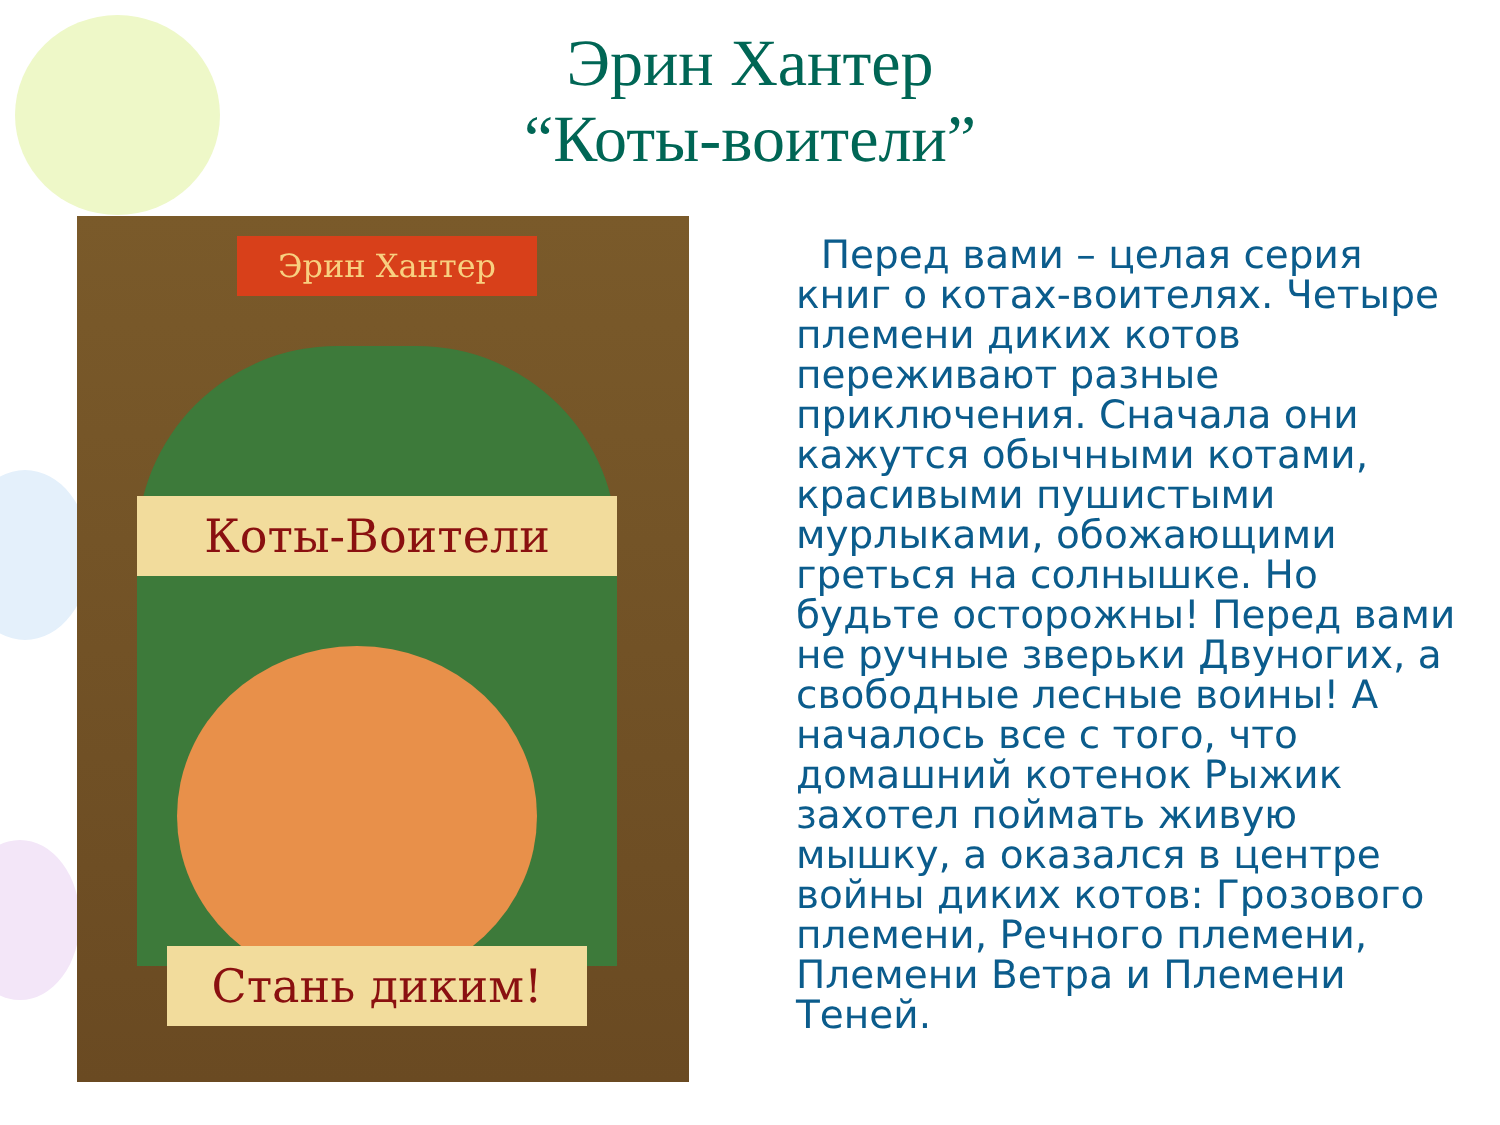Эрин Хантер
“Коты-воители”
Эрин Хантер
Коты-Воители
Стань диким!
Перед вами – целая серия книг о котах-воителях. Четыре племени диких котов переживают разные приключения. Сначала они кажутся обычными котами, красивыми пушистыми мурлыками, обожающими греться на солнышке. Но будьте осторожны! Перед вами не ручные зверьки Двуногих, а свободные лесные воины! А началось все с того, что домашний котенок Рыжик захотел поймать живую мышку, а оказался в центре войны диких котов: Грозового племени, Речного племени, Племени Ветра и Племени Теней.